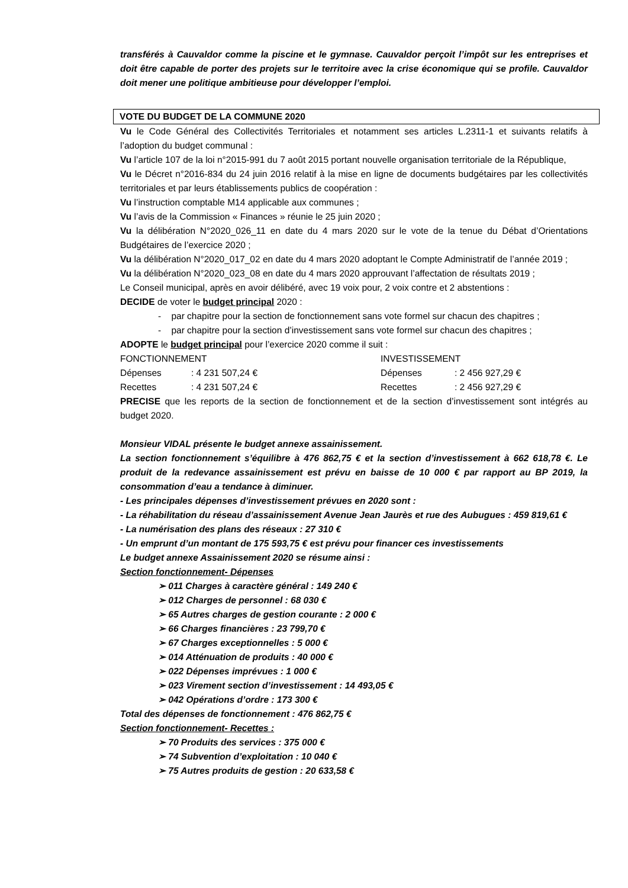transférés à Cauvaldor comme la piscine et le gymnase. Cauvaldor perçoit l’impôt sur les entreprises et doit être capable de porter des projets sur le territoire avec la crise économique qui se profile. Cauvaldor doit mener une politique ambitieuse pour développer l’emploi.
VOTE DU BUDGET DE LA COMMUNE 2020
Vu le Code Général des Collectivités Territoriales et notamment ses articles L.2311-1 et suivants relatifs à l’adoption du budget communal :
Vu l’article 107 de la loi n°2015-991 du 7 août 2015 portant nouvelle organisation territoriale de la République,
Vu le Décret n°2016-834 du 24 juin 2016 relatif à la mise en ligne de documents budgétaires par les collectivités territoriales et par leurs établissements publics de coopération :
Vu l’instruction comptable M14 applicable aux communes ;
Vu l’avis de la Commission « Finances » réunie le 25 juin 2020 ;
Vu la délibération N°2020_026_11 en date du 4 mars 2020 sur le vote de la tenue du Débat d’Orientations Budgétaires de l’exercice 2020 ;
Vu la délibération N°2020_017_02 en date du 4 mars 2020 adoptant le Compte Administratif de l’année 2019 ;
Vu la délibération N°2020_023_08 en date du 4 mars 2020 approuvant l’affectation de résultats 2019 ;
Le Conseil municipal, après en avoir délibéré, avec 19 voix pour, 2 voix contre et 2 abstentions :
DECIDE de voter le budget principal 2020 :
- par chapitre pour la section de fonctionnement sans vote formel sur chacun des chapitres ;
- par chapitre pour la section d’investissement sans vote formel sur chacun des chapitres ;
ADOPTE le budget principal pour l’exercice 2020 comme il suit :
| FONCTIONNEMENT | | INVESTISSEMENT | |
| Dépenses | : 4 231 507,24 € | Dépenses | : 2 456 927,29 € |
| Recettes | : 4 231 507,24 € | Recettes | : 2 456 927,29 € |
PRECISE que les reports de la section de fonctionnement et de la section d’investissement sont intégrés au budget 2020.
Monsieur VIDAL présente le budget annexe assainissement.
La section fonctionnement s’équilibre à 476 862,75 € et la section d’investissement à 662 618,78 €. Le produit de la redevance assainissement est prévu en baisse de 10 000 € par rapport au BP 2019, la consommation d’eau a tendance à diminuer.
- Les principales dépenses d’investissement prévues en 2020 sont :
- La réhabilitation du réseau d’assainissement Avenue Jean Jaurès et rue des Aubugues : 459 819,61 €
- La numérisation des plans des réseaux : 27 310 €
- Un emprunt d’un montant de 175 593,75 € est prévu pour financer ces investissements
Le budget annexe Assainissement 2020 se résume ainsi :
Section fonctionnement- Dépenses
➢ 011 Charges à caractère général : 149 240 €
➢ 012 Charges de personnel : 68 030 €
➢ 65 Autres charges de gestion courante : 2 000 €
➢ 66 Charges financières : 23 799,70 €
➢ 67 Charges exceptionnelles : 5 000 €
➢ 014 Atténuation de produits : 40 000 €
➢ 022 Dépenses imprévues : 1 000 €
➢ 023 Virement section d’investissement : 14 493,05 €
➢ 042 Opérations d’ordre : 173 300 €
Total des dépenses de fonctionnement : 476 862,75 €
Section fonctionnement- Recettes :
➢ 70 Produits des services : 375 000 €
➢ 74 Subvention d’exploitation : 10 040 €
➢ 75 Autres produits de gestion : 20 633,58 €